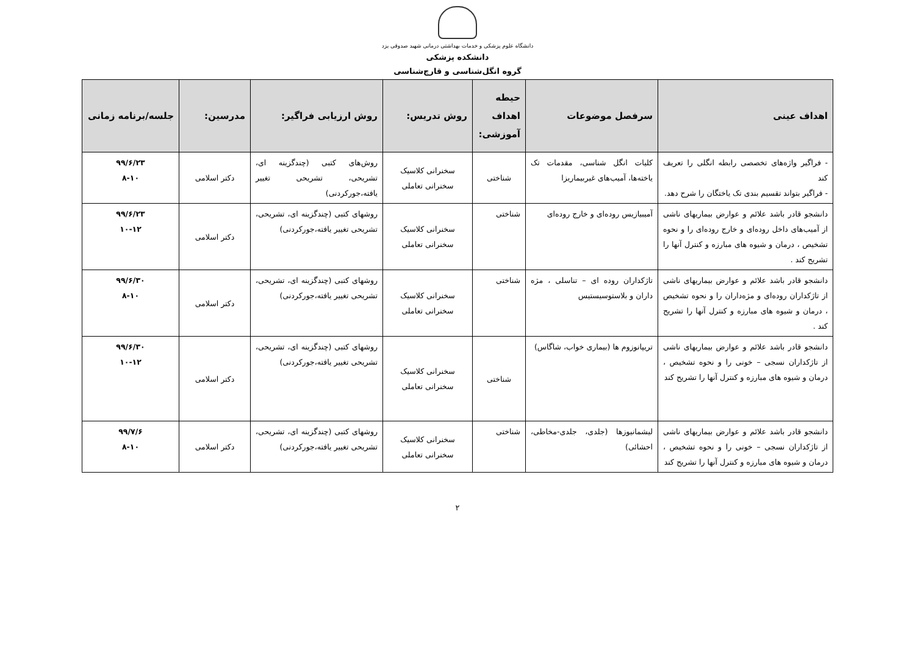دانشگاه علوم پزشکی و خدمات بهداشتی درمانی شهید صدوقی یزد
دانشکده پزشکی
گروه انگل‌شناسی و قارچ‌شناسی
| اهداف عینی | سرفصل موضوعات | حیطه اهداف آموزشی: | روش تدریس: | روش ارزیابی فراگیر: | مدرسین: | جلسه/برنامه زمانی |
| --- | --- | --- | --- | --- | --- | --- |
| - فراگیر واژه‌های تخصصی رابطه انگلی را تعریف کند - فراگیر بتواند تقسیم بندی تک یاختگان را شرح دهد. | کلیات انگل شناسی، مقدمات تک یاخته‌ها، آمیب‌های غیربیماریزا | شناختی | سخنرانی کلاسیک سخنرانی تعاملی | روش‌های کتبی (چندگزینه ای، تشریحی، تشریحی تغییر یافته،جورکردنی) | دکتر اسلامی | ۹۹/۶/۲۳ ۸-۱۰ |
| دانشجو قادر باشد علائم و عوارض بیماریهای ناشی از آمیب‌های داخل روده‌ای و خارج روده‌ای را و نحوه تشخیص ، درمان و شیوه های مبارزه و کنترل آنها را تشریح کند . | آمیبیازیس روده‌ای و خارج روده‌ای | شناختی | سخنرانی کلاسیک سخنرانی تعاملی | روشهای کتبی (چندگزینه ای، تشریحی، تشریحی تغییر یافته،جورکردنی) | دکتر اسلامی | ۹۹/۶/۲۳ ۱۰-۱۲ |
| دانشجو قادر باشد علائم و عوارض بیماریهای ناشی از تاژکداران روده‌ای و مژه‌داران را و نحوه تشخیص ، درمان و شیوه های مبارزه و کنترل آنها را تشریح کند . | تاژکداران روده ای – تناسلی ، مژه داران و بلاستوسیستیس | شناختی | سخنرانی کلاسیک سخنرانی تعاملی | روشهای کتبی (چندگزینه ای، تشریحی، تشریحی تغییر یافته،جورکردنی) | دکتر اسلامی | ۹۹/۶/۳۰ ۸-۱۰ |
| دانشجو قادر باشد علائم و عوارض بیماریهای ناشی از تاژکداران نسجی – خونی را و نحوه تشخیص ، درمان و شیوه های مبارزه و کنترل آنها را تشریح کند | تریپانوزوم ها (بیماری خواب، شاگاس) | شناختی | سخنرانی کلاسیک سخنرانی تعاملی | روشهای کتبی (چندگزینه ای، تشریحی، تشریحی تغییر یافته،جورکردنی) | دکتر اسلامی | ۹۹/۶/۳۰ ۱۰-۱۲ |
| دانشجو قادر باشد علائم و عوارض بیماریهای ناشی از تاژکداران نسجی – خونی را و نحوه تشخیص ، درمان و شیوه های مبارزه و کنترل آنها را تشریح کند | لیشمانیوزها (جلدی، جلدی-مخاطی، احشائی) | شناختی | سخنرانی کلاسیک سخنرانی تعاملی | روشهای کتبی (چندگزینه ای، تشریحی، تشریحی تغییر یافته،جورکردنی) | دکتر اسلامی | ۹۹/۷/۶ ۸-۱۰ |
۲